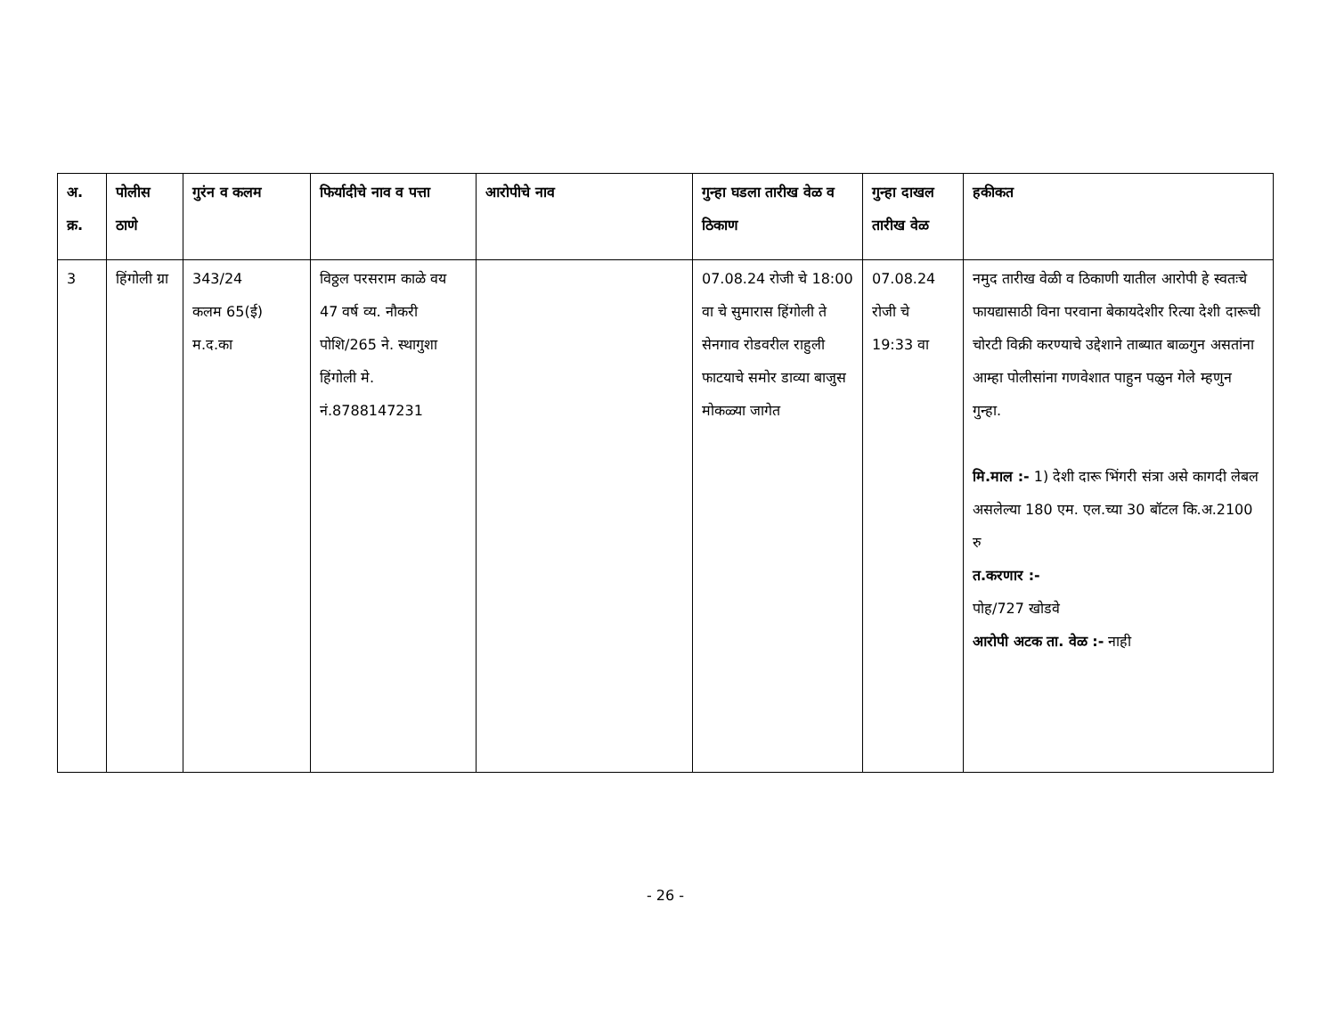| अ. क्र. | पोलीस ठाणे | गुरंन व कलम | फिर्यादीचे नाव व पत्ता | आरोपीचे नाव | गुन्हा घडला तारीख वेळ व ठिकाण | गुन्हा दाखल तारीख वेळ | हकीकत |
| --- | --- | --- | --- | --- | --- | --- | --- |
| 3 | हिंगोली ग्रा | 343/24 कलम 65(ई) म.द.का | विठ्ठल परसराम काळे वय 47 वर्ष व्य. नौकरी पोशि/265 ने. स्थागुशा हिंगोली मे. नं.8788147231 | | 07.08.24 रोजी चे 18:00 वा चे सुमारास हिंगोली ते सेनगाव रोडवरील राहुली फाटयाचे समोर डाव्या बाजुस मोकळ्या जागेत | 07.08.24 रोजी चे 19:33 वा | नमुद तारीख वेळी व ठिकाणी यातील आरोपी हे स्वतःचे फायद्यासाठी विना परवाना बेकायदेशीर रित्या देशी दारूची चोरटी विक्री करण्याचे उद्देशाने ताब्यात बाळ्गुन असतांना आम्हा पोलीसांना गणवेशात पाहुन पळुन गेले म्हणुन गुन्हा. मि.माल :- 1) देशी दारू भिंगरी संत्रा असे कागदी लेबल असलेल्या 180 एम. एल.च्या 30 बॉटल कि.अ.2100 रु त.करणार :- पोह/727 खोडवे आरोपी अटक ता. वेळ :- नाही |
- 26 -